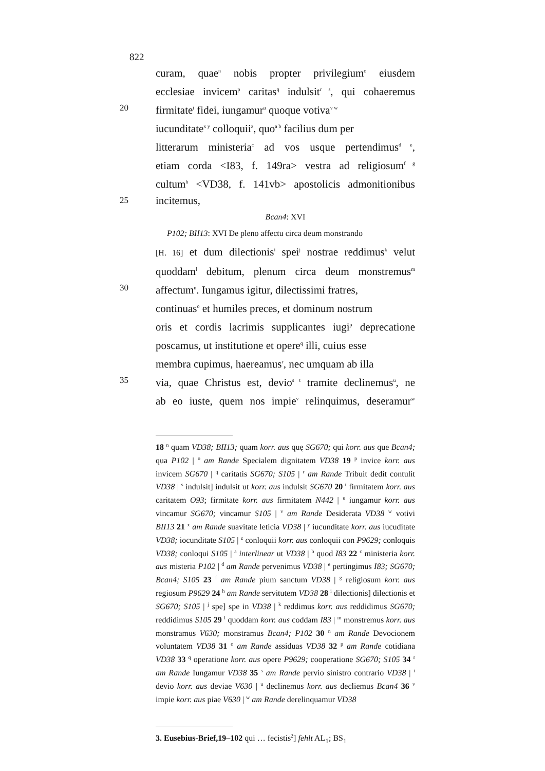822
curam, quae<sup>n</sup> nobis propter privilegium<sup>o</sup> eiusdem
ecclesiae invicem<sup>p</sup> caritas<sup>q</sup> indulsit<sup>r s</sup>, qui cohaeremus
20
firmitate<sup>t</sup> fidei, iungamur<sup>u</sup> quoque votiva<sup>v w</sup>
iucunditate<sup>x y</sup> colloquii<sup>z</sup>, quo<sup>a b</sup> facilius dum per
litterarum ministeria<sup>c</sup> ad vos usque pertendimus<sup>d e</sup>,
etiam corda <I83, f. 149ra> vestra ad religiosum<sup>f g</sup>
cultum<sup>h</sup> <VD38, f. 141vb> apostolicis admonitionibus
25
incitemus,
Bcan4: XVI
P102; BII13: XVI De pleno affectu circa deum monstrando
[H. 16] et dum dilectionis<sup>i</sup> spei<sup>j</sup> nostrae reddimus<sup>k</sup> velut
quoddam<sup>l</sup> debitum, plenum circa deum monstremus<sup>m</sup>
30
affectum<sup>n</sup>. Iungamus igitur, dilectissimi fratres,
continuas<sup>o</sup> et humiles preces, et dominum nostrum
oris et cordis lacrimis supplicantes iugi<sup>p</sup> deprecatione
poscamus, ut institutione et opere<sup>q</sup> illi, cuius esse
membra cupimus, haereamus<sup>r</sup>, nec umquam ab illa
35
via, quae Christus est, devio<sup>s t</sup> tramite declinemus<sup>u</sup>, ne
ab eo iuste, quem nos impie<sup>v</sup> relinquimus, deseramur<sup>w</sup>
18 <sup>n</sup> quam VD38; BII13; quam korr. aus quę SG670; qui korr. aus que Bcan4; qua P102 | <sup>o</sup> am Rande Specialem dignitatem VD38 19 <sup>p</sup> invice korr. aus invicem SG670 | <sup>q</sup> caritatis SG670; S105 | <sup>r</sup> am Rande Tribuit dedit contulit VD38 | <sup>s</sup> indulsit] indulsit ut korr. aus indulsit SG670 20 <sup>t</sup> firmitatem korr. aus caritatem O93; firmitate korr. aus firmitatem N442 | <sup>u</sup> iungamur korr. aus vincamur SG670; vincamur S105 | <sup>v</sup> am Rande Desiderata VD38 <sup>w</sup> votivi BII13 21 <sup>x</sup> am Rande suavitate leticia VD38 | <sup>y</sup> iucunditate korr. aus iucuditate VD38; iocunditate S105 | <sup>z</sup> conloquii korr. aus conloquii con P9629; conloquis VD38; conloqui S105 | <sup>a</sup> interlinear ut VD38 | <sup>b</sup> quod I83 22 <sup>c</sup> ministeria korr. aus misteria P102 | <sup>d</sup> am Rande pervenimus VD38 | <sup>e</sup> pertingimus I83; SG670; Bcan4; S105 23 <sup>f</sup> am Rande pium sanctum VD38 | <sup>g</sup> religiosum korr. aus regiosum P9629 24 <sup>h</sup> am Rande servitutem VD38 28 <sup>i</sup> dilectionis] dilectionis et SG670; S105 | <sup>j</sup> spe] spe in VD38 | <sup>k</sup> reddimus korr. aus reddidimus SG670; reddidimus S105 29 <sup>l</sup> quoddam korr. aus coddam I83 | <sup>m</sup> monstremus korr. aus monstramus V630; monstramus Bcan4; P102 30 <sup>n</sup> am Rande Devocionem voluntatem VD38 31 <sup>o</sup> am Rande assiduas VD38 32 <sup>p</sup> am Rande cotidiana VD38 33 <sup>q</sup> operatione korr. aus opere P9629; cooperatione SG670; S105 34 <sup>r</sup> am Rande Iungamur VD38 35 <sup>s</sup> am Rande pervio sinistro contrario VD38 | <sup>t</sup> devio korr. aus deviae V630 | <sup>u</sup> declinemus korr. aus decliemus Bcan4 36 <sup>v</sup> impie korr. aus piae V630 | <sup>w</sup> am Rande derelinquamur VD38
3. Eusebius-Brief,19–102 qui … fecistis<sup>2</sup>] fehlt AL<sub>1</sub>; BS<sub>1</sub>